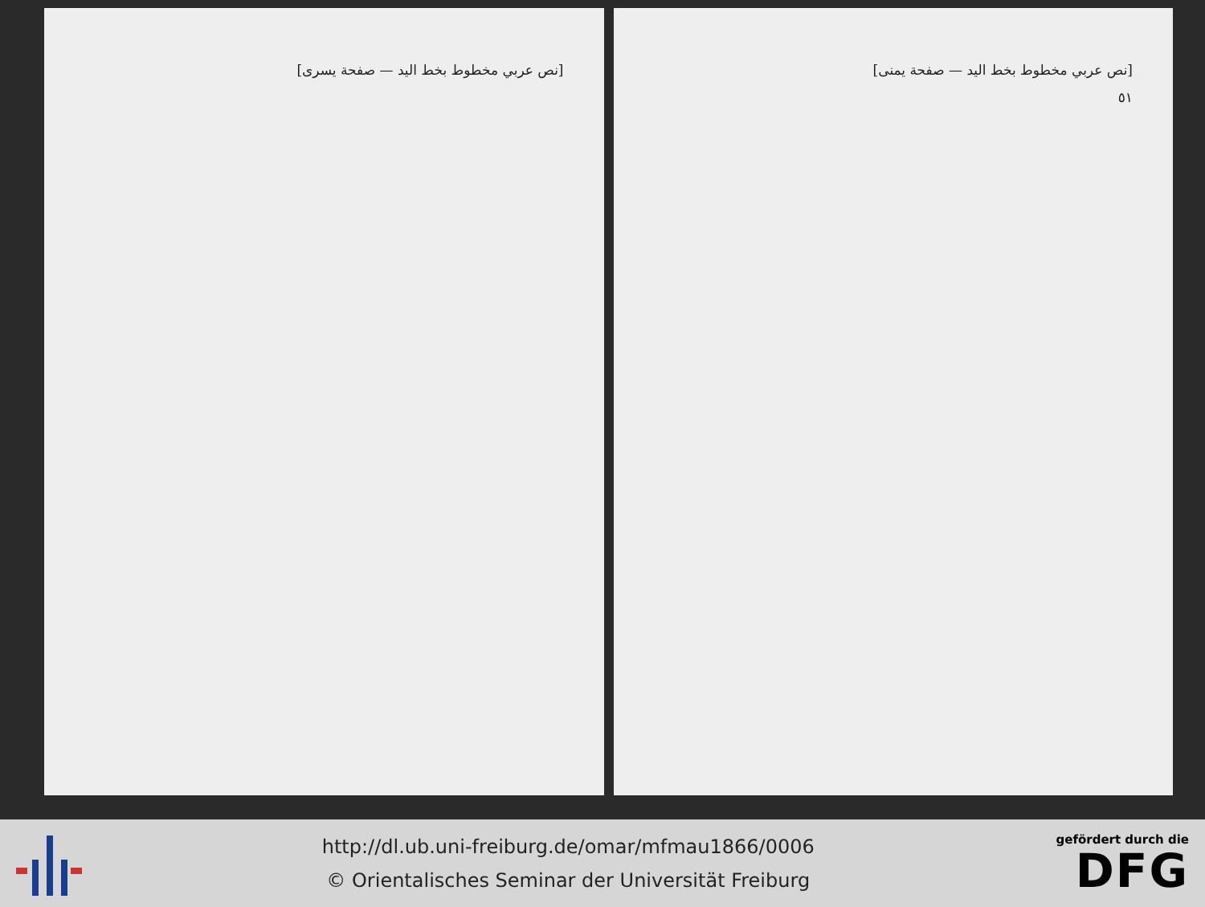[نص عربي مخطوط بخط اليد — صفحة يسرى]
[نص عربي مخطوط بخط اليد — صفحة يمنى]
٥١
http://dl.ub.uni-freiburg.de/omar/mfmau1866/0006
© Orientalisches Seminar der Universität Freiburg
gefördert durch die
DFG